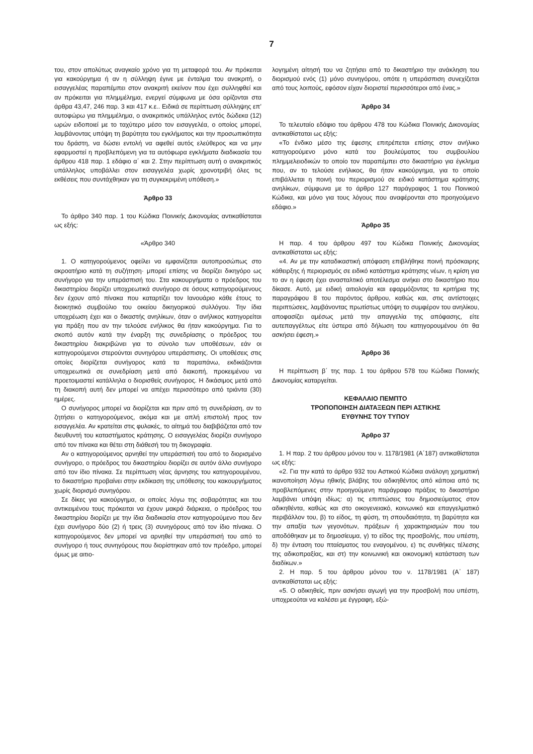7
του, στον απολύτως αναγκαίο χρόνο για τη μεταφορά του. Αν πρόκειται για κακούργημα ή αν η σύλληψη έγινε με ένταλμα του ανακριτή, ο εισαγγελέας παραπέμπει στον ανακριτή εκείνον που έχει συλληφθεί και αν πρόκειται για πλημμέλημα, ενεργεί σύμφωνα με όσα ορίζονται στα άρθρα 43,47, 246 παρ. 3 και 417 κ.ε.. Ειδικά σε περίπτωση σύλληψης επ’ αυτοφώρω για πλημμέλημα, ο ανακριτικός υπάλληλος εντός δώδεκα (12) ωρών ειδοποιεί με το ταχύτερο μέσο τον εισαγγελέα, ο οποίος μπορεί, λαμβάνοντας υπόψη τη βαρύτητα του εγκλήματος και την προσωπικότητα του δράστη, να δώσει εντολή να αφεθεί αυτός ελεύθερος και να μην εφαρμοστεί η προβλεπόμενη για τα αυτόφωρα εγκλήματα διαδικασία του άρθρου 418 παρ. 1 εδάφιο α΄ και 2. Στην περίπτωση αυτή ο ανακριτικός υπάλληλος υποβάλλει στον εισαγγελέα χωρίς χρονοτριβή όλες τις εκθέσεις που συντάχθηκαν για τη συγκεκριμένη υπόθεση.»
Άρθρο 33
Το άρθρο 340 παρ. 1 του Κώδικα Ποινικής Δικονομίας αντικαθίσταται ως εξής:
«Άρθρο 340
1. Ο κατηγορούμενος οφείλει να εμφανίζεται αυτοπροσώπως στο ακροατήριο κατά τη συζήτηση· μπορεί επίσης να διορίζει δικηγόρο ως συνήγορο για την υπεράσπισή του. Στα κακουργήματα ο πρόεδρος του δικαστηρίου διορίζει υποχρεωτικά συνήγορο σε όσους κατηγορούμενους δεν έχουν από πίνακα που καταρτίζει τον Ιανουάριο κάθε έτους το διοικητικό συμβούλιο του οικείου δικηγορικού συλλόγου. Την ίδια υποχρέωση έχει και ο δικαστής ανηλίκων, όταν ο ανήλικος κατηγορείται για πράξη που αν την τελούσε ενήλικος θα ήταν κακούργημα. Για το σκοπό αυτόν κατά την έναρξη της συνεδρίασης ο πρόεδρος του δικαστηρίου διακριβώνει για το σύνολο των υποθέσεων, εάν οι κατηγορούμενοι στερούνται συνηγόρου υπεράσπισης. Οι υποθέσεις στις οποίες διορίζεται συνήγορος κατά τα παραπάνω, εκδικάζονται υποχρεωτικά σε συνεδρίαση μετά από διακοπή, προκειμένου να προετοιμαστεί κατάλληλα ο διορισθείς συνήγορος. Η δικάσιμος μετά από τη διακοπή αυτή δεν μπορεί να απέχει περισσότερο από τριάντα (30) ημέρες.
Ο συνήγορος μπορεί να διορίζεται και πριν από τη συνεδρίαση, αν το ζητήσει ο κατηγορούμενος, ακόμα και με απλή επιστολή προς τον εισαγγελέα. Αν κρατείται στις φυλακές, το αίτημά του διαβιβάζεται από τον διευθυντή του καταστήματος κράτησης. Ο εισαγγελέας διορίζει συνήγορο από τον πίνακα και θέτει στη διάθεσή του τη δικογραφία.
Αν ο κατηγορούμενος αρνηθεί την υπεράσπισή του από το διορισμένο συνήγορο, ο πρόεδρος του δικαστηρίου διορίζει σε αυτόν άλλο συνήγορο από τον ίδιο πίνακα. Σε περίπτωση νέας άρνησης του κατηγορουμένου, το δικαστήριο προβαίνει στην εκδίκαση της υπόθεσης του κακουργήματος χωρίς διορισμό συνηγόρου.
Σε δίκες για κακούργημα, οι οποίες λόγω της σοβαρότητας και του αντικειμένου τους πρόκειται να έχουν μακρά διάρκεια, ο πρόεδρος του δικαστηρίου διορίζει με την ίδια διαδικασία στον κατηγορούμενο που δεν έχει συνήγορο δύο (2) ή τρεις (3) συνηγόρους από τον ίδιο πίνακα. Ο κατηγορούμενος δεν μπορεί να αρνηθεί την υπεράσπισή του από το συνήγορο ή τους συνηγόρους που διορίστηκαν από τον πρόεδρο, μπορεί όμως με αιτιο-
λογημένη αίτησή του να ζητήσει από το δικαστήριο την ανάκληση του διορισμού ενός (1) μόνο συνηγόρου, οπότε η υπεράσπιση συνεχίζεται από τους λοιπούς, εφόσον είχαν διοριστεί περισσότεροι από ένας.»
Άρθρο 34
Το τελευταίο εδάφιο του άρθρου 478 του Κώδικα Ποινικής Δικονομίας αντικαθίσταται ως εξής:
«Το ένδικο μέσο της έφεσης επιτρέπεται επίσης στον ανήλικο κατηγορούμενο μόνο κατά του βουλεύματος του συμβουλίου πλημμελειοδικών το οποίο τον παραπέμπει στο δικαστήριο για έγκλημα που, αν το τελούσε ενήλικος, θα ήταν κακούργημα, για το οποίο επιβάλλεται η ποινή του περιορισμού σε ειδικό κατάστημα κράτησης ανηλίκων, σύμφωνα με το άρθρο 127 παράγραφος 1 του Ποινικού Κώδικα, και μόνο για τους λόγους που αναφέρονται στο προηγούμενο εδάφιο.»
Άρθρο 35
Η παρ. 4 του άρθρου 497 του Κώδικα Ποινικής Δικονομίας αντικαθίσταται ως εξής:
«4. Αν με την καταδικαστική απόφαση επιβλήθηκε ποινή πρόσκαιρης κάθειρξης ή περιορισμός σε ειδικό κατάστημα κράτησης νέων, η κρίση για το αν η έφεση έχει ανασταλτικό αποτέλεσμα ανήκει στο δικαστήριο που δίκασε. Αυτό, με ειδική αιτιολογία και εφαρμόζοντας τα κριτήρια της παραγράφου 8 του παρόντος άρθρου, καθώς και, στις αντίστοιχες περιπτώσεις, λαμβάνοντας πρωτίστως υπόψη το συμφέρον του ανηλίκου, αποφασίζει αμέσως μετά την απαγγελία της απόφασης, είτε αυτεπαγγέλτως είτε ύστερα από δήλωση του κατηγορουμένου ότι θα ασκήσει έφεση.»
Άρθρο 36
Η περίπτωση β΄ της παρ. 1 του άρθρου 578 του Κώδικα Ποινικής Δικονομίας καταργείται.
ΚΕΦΑΛΑΙΟ ΠΕΜΠΤΟ
ΤΡΟΠΟΠΟΙΗΣΗ ΔΙΑΤΑΞΕΩΝ ΠΕΡΙ ΑΣΤΙΚΗΣ
ΕΥΘΥΝΗΣ ΤΟΥ ΤΥΠΟΥ
Άρθρο 37
1. Η παρ. 2 του άρθρου μόνου του ν. 1178/1981 (Α΄187) αντικαθίσταται ως εξής:
«2. Για την κατά το άρθρο 932 του Αστικού Κώδικα ανάλογη χρηματική ικανοποίηση λόγω ηθικής βλάβης του αδικηθέντος από κάποια από τις προβλεπόμενες στην προηγούμενη παράγραφο πράξεις το δικαστήριο λαμβάνει υπόψη ιδίως: α) τις επιπτώσεις του δημοσιεύματος στον αδικηθέντα, καθώς και στο οικογενειακό, κοινωνικό και επαγγελματικό περιβάλλον του, β) το είδος, τη φύση, τη σπουδαιότητα, τη βαρύτητα και την απαξία των γεγονότων, πράξεων ή χαρακτηρισμών που του αποδόθηκαν με το δημοσίευμα, γ) το είδος της προσβολής, που υπέστη, δ) την ένταση του πταίσματος του εναγομένου, ε) τις συνθήκες τέλεσης της αδικοπραξίας, και στ) την κοινωνική και οικονομική κατάσταση των διαδίκων.»
2. Η παρ. 5 του άρθρου μόνου του ν. 1178/1981 (Α΄ 187) αντικαθίσταται ως εξής:
«5. Ο αδικηθείς, πριν ασκήσει αγωγή για την προσβολή που υπέστη, υποχρεούται να καλέσει με έγγραφη, εξώ-